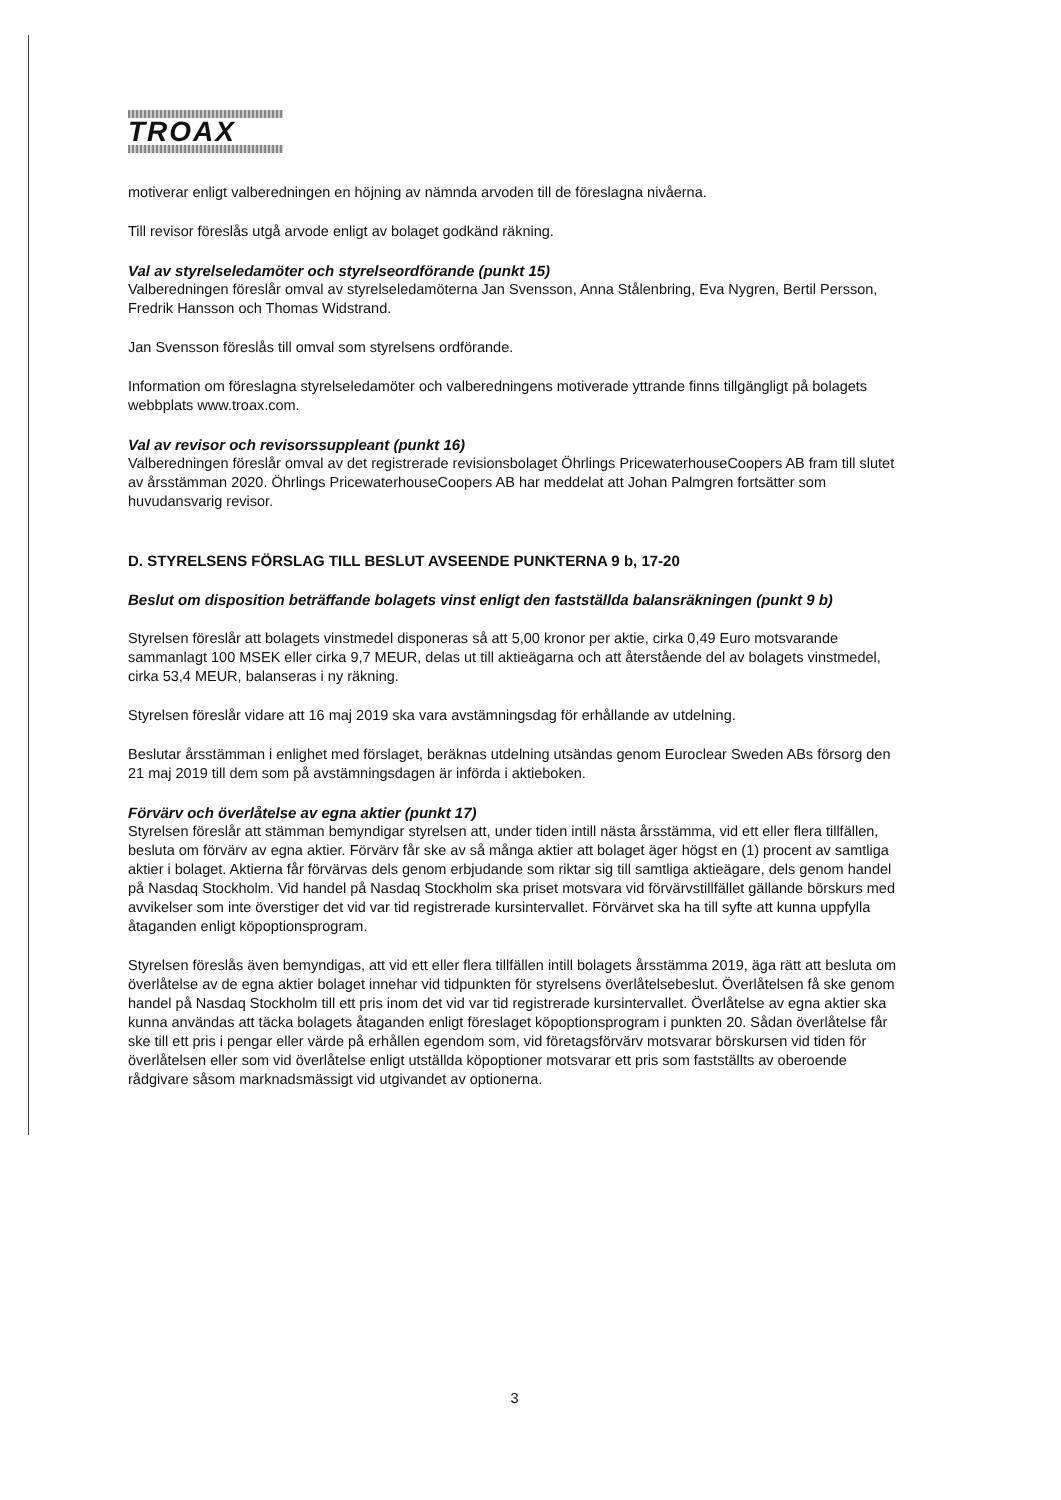TROAX
motiverar enligt valberedningen en höjning av nämnda arvoden till de föreslagna nivåerna.
Till revisor föreslås utgå arvode enligt av bolaget godkänd räkning.
Val av styrelseledamöter och styrelseordförande (punkt 15)
Valberedningen föreslår omval av styrelseledamöterna Jan Svensson, Anna Stålenbring, Eva Nygren, Bertil Persson, Fredrik Hansson och Thomas Widstrand.
Jan Svensson föreslås till omval som styrelsens ordförande.
Information om föreslagna styrelseledamöter och valberedningens motiverade yttrande finns tillgängligt på bolagets webbplats www.troax.com.
Val av revisor och revisorssuppleant (punkt 16)
Valberedningen föreslår omval av det registrerade revisionsbolaget Öhrlings PricewaterhouseCoopers AB fram till slutet av årsstämman 2020. Öhrlings PricewaterhouseCoopers AB har meddelat att Johan Palmgren fortsätter som huvudansvarig revisor.
D. STYRELSENS FÖRSLAG TILL BESLUT AVSEENDE PUNKTERNA 9 b, 17-20
Beslut om disposition beträffande bolagets vinst enligt den fastställda balansräkningen (punkt 9 b)
Styrelsen föreslår att bolagets vinstmedel disponeras så att 5,00 kronor per aktie, cirka 0,49 Euro motsvarande sammanlagt 100 MSEK eller cirka 9,7 MEUR, delas ut till aktieägarna och att återstående del av bolagets vinstmedel, cirka 53,4 MEUR, balanseras i ny räkning.
Styrelsen föreslår vidare att 16 maj 2019 ska vara avstämningsdag för erhållande av utdelning.
Beslutar årsstämman i enlighet med förslaget, beräknas utdelning utsändas genom Euroclear Sweden ABs försorg den 21 maj 2019 till dem som på avstämningsdagen är införda i aktieboken.
Förvärv och överlåtelse av egna aktier (punkt 17)
Styrelsen föreslår att stämman bemyndigar styrelsen att, under tiden intill nästa årsstämma, vid ett eller flera tillfällen, besluta om förvärv av egna aktier. Förvärv får ske av så många aktier att bolaget äger högst en (1) procent av samtliga aktier i bolaget. Aktierna får förvärvas dels genom erbjudande som riktar sig till samtliga aktieägare, dels genom handel på Nasdaq Stockholm. Vid handel på Nasdaq Stockholm ska priset motsvara vid förvärvstillfället gällande börskurs med avvikelser som inte överstiger det vid var tid registrerade kursintervallet. Förvärvet ska ha till syfte att kunna uppfylla åtaganden enligt köpoptionsprogram.
Styrelsen föreslås även bemyndigas, att vid ett eller flera tillfällen intill bolagets årsstämma 2019, äga rätt att besluta om överlåtelse av de egna aktier bolaget innehar vid tidpunkten för styrelsens överlåtelsebeslut. Överlåtelsen få ske genom handel på Nasdaq Stockholm till ett pris inom det vid var tid registrerade kursintervallet. Överlåtelse av egna aktier ska kunna användas att täcka bolagets åtaganden enligt föreslaget köpoptionsprogram i punkten 20. Sådan överlåtelse får ske till ett pris i pengar eller värde på erhållen egendom som, vid företagsförvärv motsvarar börskursen vid tiden för överlåtelsen eller som vid överlåtelse enligt utställda köpoptioner motsvarar ett pris som fastställts av oberoende rådgivare såsom marknadsmässigt vid utgivandet av optionerna.
3